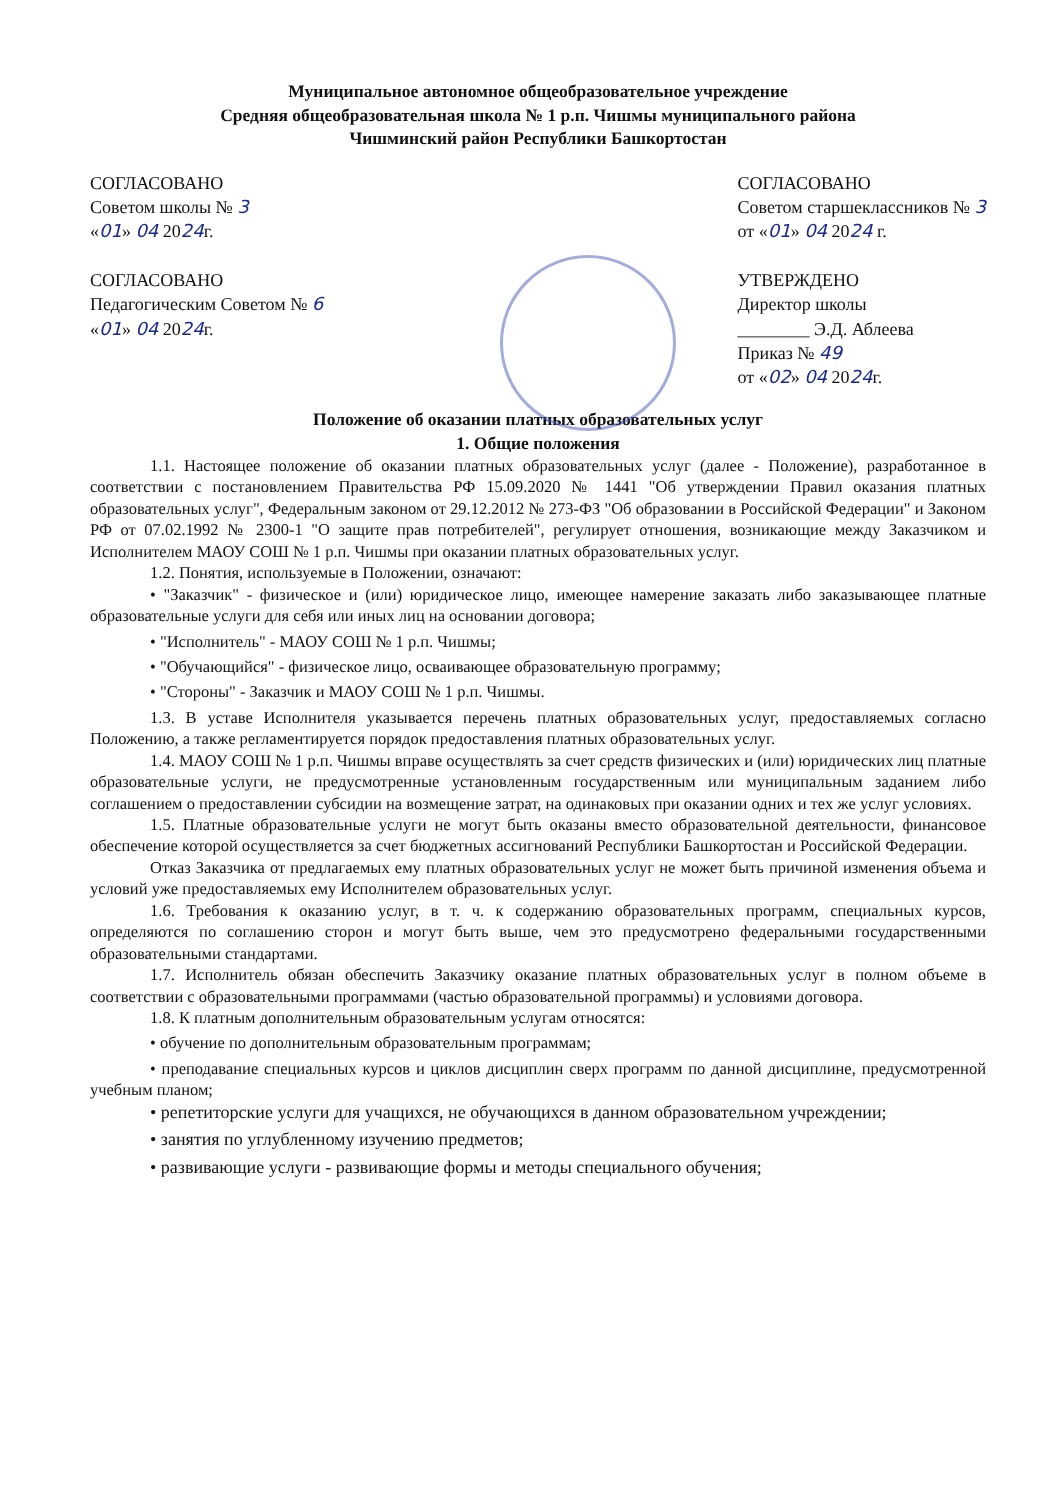Муниципальное автономное общеобразовательное учреждение
Средняя общеобразовательная школа № 1 р.п. Чишмы муниципального района
Чишминский район Республики Башкортостан
СОГЛАСОВАНО
Советом школы № 3
«01» 04 2024г.
СОГЛАСОВАНО
Педагогическим Советом № 6
«01» 04 2024г.
СОГЛАСОВАНО
Советом старшеклассников № 3
от «01» 04 2024 г.
УТВЕРЖДЕНО
Директор школы
________ Э.Д. Аблеева
Приказ № 49
от «02» 04 2024г.
Положение об оказании платных образовательных услуг
1. Общие положения
1.1. Настоящее положение об оказании платных образовательных услуг (далее - Положение), разработанное в соответствии с постановлением Правительства РФ 15.09.2020 № 1441 "Об утверждении Правил оказания платных образовательных услуг", Федеральным законом от 29.12.2012 № 273-ФЗ "Об образовании в Российской Федерации" и Законом РФ от 07.02.1992 № 2300-1 "О защите прав потребителей", регулирует отношения, возникающие между Заказчиком и Исполнителем МАОУ СОШ № 1 р.п. Чишмы при оказании платных образовательных услуг.
1.2. Понятия, используемые в Положении, означают:
• "Заказчик" - физическое и (или) юридическое лицо, имеющее намерение заказать либо заказывающее платные образовательные услуги для себя или иных лиц на основании договора;
• "Исполнитель" - МАОУ СОШ № 1 р.п. Чишмы;
• "Обучающийся" - физическое лицо, осваивающее образовательную программу;
• "Стороны" - Заказчик и МАОУ СОШ № 1 р.п. Чишмы.
1.3. В уставе Исполнителя указывается перечень платных образовательных услуг, предоставляемых согласно Положению, а также регламентируется порядок предоставления платных образовательных услуг.
1.4. МАОУ СОШ № 1 р.п. Чишмы вправе осуществлять за счет средств физических и (или) юридических лиц платные образовательные услуги, не предусмотренные установленным государственным или муниципальным заданием либо соглашением о предоставлении субсидии на возмещение затрат, на одинаковых при оказании одних и тех же услуг условиях.
1.5. Платные образовательные услуги не могут быть оказаны вместо образовательной деятельности, финансовое обеспечение которой осуществляется за счет бюджетных ассигнований Республики Башкортостан и Российской Федерации.
Отказ Заказчика от предлагаемых ему платных образовательных услуг не может быть причиной изменения объема и условий уже предоставляемых ему Исполнителем образовательных услуг.
1.6. Требования к оказанию услуг, в т. ч. к содержанию образовательных программ, специальных курсов, определяются по соглашению сторон и могут быть выше, чем это предусмотрено федеральными государственными образовательными стандартами.
1.7. Исполнитель обязан обеспечить Заказчику оказание платных образовательных услуг в полном объеме в соответствии с образовательными программами (частью образовательной программы) и условиями договора.
1.8. К платным дополнительным образовательным услугам относятся:
• обучение по дополнительным образовательным программам;
• преподавание специальных курсов и циклов дисциплин сверх программ по данной дисциплине, предусмотренной учебным планом;
• репетиторские услуги для учащихся, не обучающихся в данном образовательном учреждении;
• занятия по углубленному изучению предметов;
• развивающие услуги - развивающие формы и методы специального обучения;